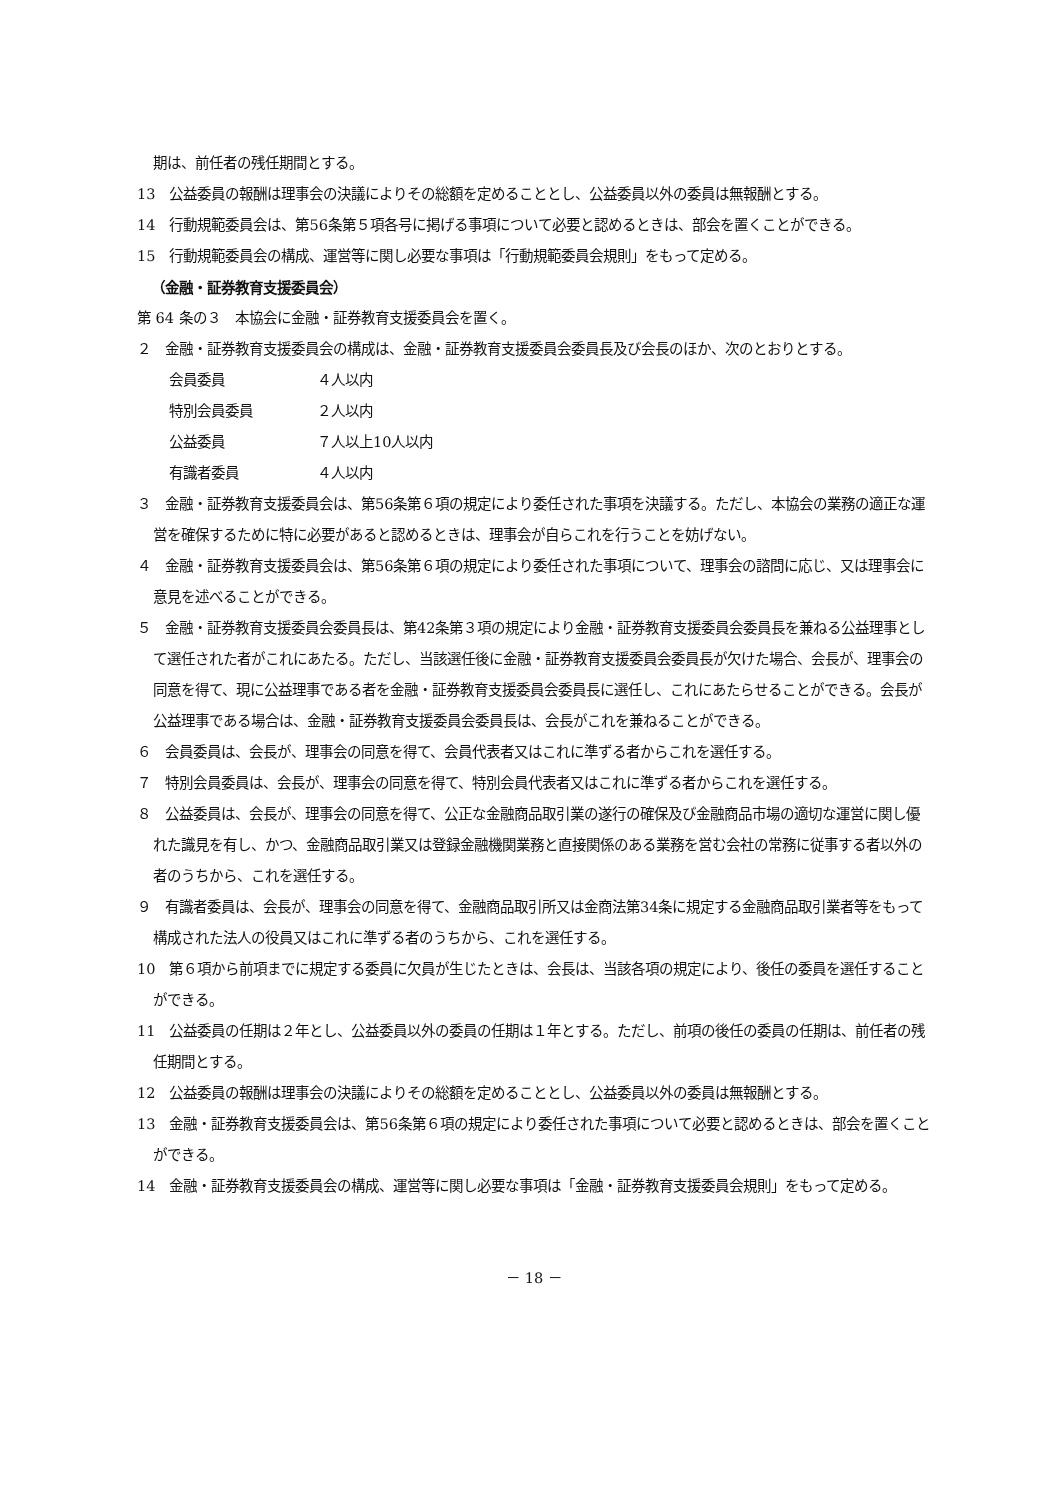期は、前任者の残任期間とする。
13　公益委員の報酬は理事会の決議によりその総額を定めることとし、公益委員以外の委員は無報酬とする。
14　行動規範委員会は、第56条第５項各号に掲げる事項について必要と認めるときは、部会を置くことができる。
15　行動規範委員会の構成、運営等に関し必要な事項は「行動規範委員会規則」をもって定める。
（金融・証券教育支援委員会）
第 64 条の３　本協会に金融・証券教育支援委員会を置く。
２　金融・証券教育支援委員会の構成は、金融・証券教育支援委員会委員長及び会長のほか、次のとおりとする。
会員委員 ４人以内
特別会員委員 ２人以内
公益委員 ７人以上10人以内
有識者委員 ４人以内
３　金融・証券教育支援委員会は、第56条第６項の規定により委任された事項を決議する。ただし、本協会の業務の適正な運営を確保するために特に必要があると認めるときは、理事会が自らこれを行うことを妨げない。
４　金融・証券教育支援委員会は、第56条第６項の規定により委任された事項について、理事会の諮問に応じ、又は理事会に意見を述べることができる。
５　金融・証券教育支援委員会委員長は、第42条第３項の規定により金融・証券教育支援委員会委員長を兼ねる公益理事として選任された者がこれにあたる。ただし、当該選任後に金融・証券教育支援委員会委員長が欠けた場合、会長が、理事会の同意を得て、現に公益理事である者を金融・証券教育支援委員会委員長に選任し、これにあたらせることができる。会長が公益理事である場合は、金融・証券教育支援委員会委員長は、会長がこれを兼ねることができる。
６　会員委員は、会長が、理事会の同意を得て、会員代表者又はこれに準ずる者からこれを選任する。
７　特別会員委員は、会長が、理事会の同意を得て、特別会員代表者又はこれに準ずる者からこれを選任する。
８　公益委員は、会長が、理事会の同意を得て、公正な金融商品取引業の遂行の確保及び金融商品市場の適切な運営に関し優れた識見を有し、かつ、金融商品取引業又は登録金融機関業務と直接関係のある業務を営む会社の常務に従事する者以外の者のうちから、これを選任する。
９　有識者委員は、会長が、理事会の同意を得て、金融商品取引所又は金商法第34条に規定する金融商品取引業者等をもって構成された法人の役員又はこれに準ずる者のうちから、これを選任する。
10　第６項から前項までに規定する委員に欠員が生じたときは、会長は、当該各項の規定により、後任の委員を選任することができる。
11　公益委員の任期は２年とし、公益委員以外の委員の任期は１年とする。ただし、前項の後任の委員の任期は、前任者の残任期間とする。
12　公益委員の報酬は理事会の決議によりその総額を定めることとし、公益委員以外の委員は無報酬とする。
13　金融・証券教育支援委員会は、第56条第６項の規定により委任された事項について必要と認めるときは、部会を置くことができる。
14　金融・証券教育支援委員会の構成、運営等に関し必要な事項は「金融・証券教育支援委員会規則」をもって定める。
－ 18 －